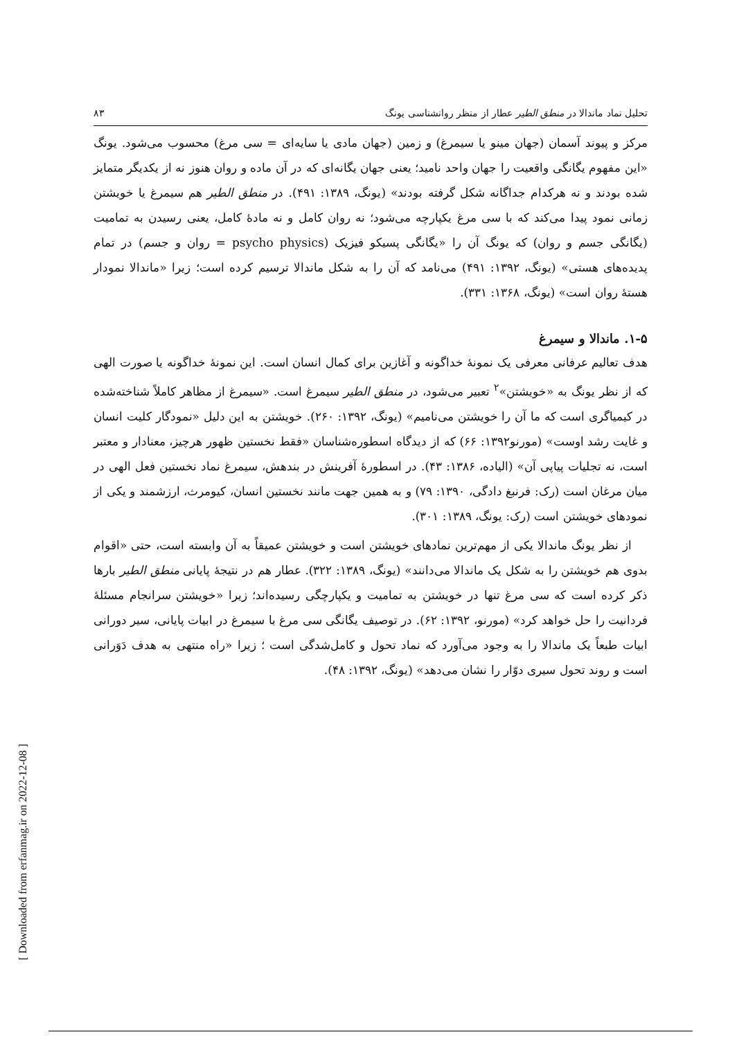تحلیل نماد ماندالا در منطق الطیر عطار از منظر روانشناسی یونگ ۸۳
مرکز و پیوند آسمان (جهان مینو یا سیمرغ) و زمین (جهان مادی یا سایه‌ای = سی مرغ) محسوب می‌شود. یونگ «این مفهوم یگانگی واقعیت را جهان واحد نامید؛ یعنی جهان یگانه‌ای که در آن ماده و روان هنوز نه از یکدیگر متمایز شده بودند و نه هرکدام جداگانه شکل گرفته بودند» (یونگ، ۱۳۸۹: ۴۹۱). در منطق الطیر هم سیمرغ یا خویشتن زمانی نمود پیدا می‌کند که با سی مرغ یکپارچه می‌شود؛ نه روان کامل و نه مادهٔ کامل، یعنی رسیدن به تمامیت (یگانگی جسم و روان) که یونگ آن را «یگانگی پسیکو فیزیک (psycho physics = روان و جسم) در تمام پدیده‌های هستی» (یونگ، ۱۳۹۲: ۴۹۱) می‌نامد که آن را به شکل ماندالا ترسیم کرده است؛ زیرا «ماندالا نمودار هستهٔ روان است» (یونگ، ۱۳۶۸: ۳۳۱).
۱-۵. ماندالا و سیمرغ
هدف تعالیم عرفانی معرفی یک نمونهٔ خداگونه و آغازین برای کمال انسان است. این نمونهٔ خداگونه یا صورت الهی که از نظر یونگ به «خویشتن»<sup>۲</sup> تعبیر می‌شود، در منطق الطیر سیمرغ است. «سیمرغ از مظاهر کاملاً شناخته‌شده در کیمیاگری است که ما آن را خویشتن می‌نامیم» (یونگ، ۱۳۹۲: ۲۶۰). خویشتن به این دلیل «نمودگار کلیت انسان و غایت رشد اوست» (مورنو۱۳۹۲: ۶۶) که از دیدگاه اسطوره‌شناسان «فقط نخستین ظهور هرچیز، معنادار و معتبر است، نه تجلیات پیاپی آن» (الیاده، ۱۳۸۶: ۴۳). در اسطورهٔ آفرینش در بندهش، سیمرغ نماد نخستین فعل الهی در میان مرغان است (رک: فرنبغ دادگی، ۱۳۹۰: ۷۹) و به همین جهت مانند نخستین انسان، کیومرث، ارزشمند و یکی از نمودهای خویشتن است (رک: یونگ، ۱۳۸۹: ۳۰۱).
از نظر یونگ ماندالا یکی از مهم‌ترین نمادهای خویشتن است و خویشتن عمیقاً به آن وابسته است، حتی «اقوام بدوی هم خویشتن را به شکل یک ماندالا می‌دانند» (یونگ، ۱۳۸۹: ۳۲۲). عطار هم در نتیجهٔ پایانی منطق الطیر بارها ذکر کرده است که سی مرغ تنها در خویشتن به تمامیت و یکپارچگی رسیده‌اند؛ زیرا «خویشتن سرانجام مسئلهٔ فردانیت را حل خواهد کرد» (مورنو، ۱۳۹۲: ۶۲). در توصیف یگانگی سی مرغ با سیمرغ در ابیات پایانی، سیر دورانی ابیات طبعاً یک ماندالا را به وجود می‌آورد که نماد تحول و کامل‌شدگی است ؛ زیرا «راه منتهی به هدف دَوَرانی است و روند تحول سیری دوّار را نشان می‌دهد» (یونگ، ۱۳۹۲: ۴۸).
[ Downloaded from erfanmag.ir on 2022-12-08 ]